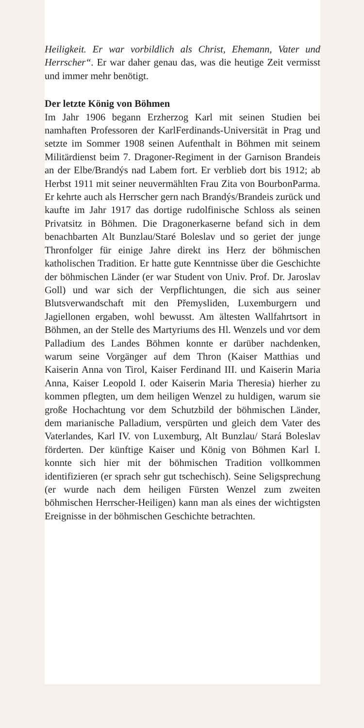Heiligkeit. Er war vorbildlich als Christ, Ehemann, Vater und Herrscher“. Er war daher genau das, was die heutige Zeit vermisst und immer mehr benötigt.
Der letzte König von Böhmen
Im Jahr 1906 begann Erzherzog Karl mit seinen Studien bei namhaften Professoren der KarlFerdinands-Universität in Prag und setzte im Sommer 1908 seinen Aufenthalt in Böhmen mit seinem Militärdienst beim 7. Dragoner-Regiment in der Garnison Brandeis an der Elbe/Brandýs nad Labem fort. Er verblieb dort bis 1912; ab Herbst 1911 mit seiner neuvermählten Frau Zita von BourbonParma. Er kehrte auch als Herrscher gern nach Brandýs/Brandeis zurück und kaufte im Jahr 1917 das dortige rudolfinische Schloss als seinen Privatsitz in Böhmen. Die Dragonerkaserne befand sich in dem benachbarten Alt Bunzlau/Staré Boleslav und so geriet der junge Thronfolger für einige Jahre direkt ins Herz der böhmischen katholischen Tradition. Er hatte gute Kenntnisse über die Geschichte der böhmischen Länder (er war Student von Univ. Prof. Dr. Jaroslav Goll) und war sich der Verpflichtungen, die sich aus seiner Blutsverwandschaft mit den Přemysliden, Luxemburgern und Jagiellonen ergaben, wohl bewusst. Am ältesten Wallfahrtsort in Böhmen, an der Stelle des Martyriums des Hl. Wenzels und vor dem Palladium des Landes Böhmen konnte er darüber nachdenken, warum seine Vorgänger auf dem Thron (Kaiser Matthias und Kaiserin Anna von Tirol, Kaiser Ferdinand III. und Kaiserin Maria Anna, Kaiser Leopold I. oder Kaiserin Maria Theresia) hierher zu kommen pflegten, um dem heiligen Wenzel zu huldigen, warum sie große Hochachtung vor dem Schutzbild der böhmischen Länder, dem marianische Palladium, verspürten und gleich dem Vater des Vaterlandes, Karl IV. von Luxemburg, Alt Bunzlau/ Stará Boleslav förderten. Der künftige Kaiser und König von Böhmen Karl I. konnte sich hier mit der böhmischen Tradition vollkommen identifizieren (er sprach sehr gut tschechisch). Seine Seligsprechung (er wurde nach dem heiligen Fürsten Wenzel zum zweiten böhmischen Herrscher-Heiligen) kann man als eines der wichtigsten Ereignisse in der böhmischen Geschichte betrachten.